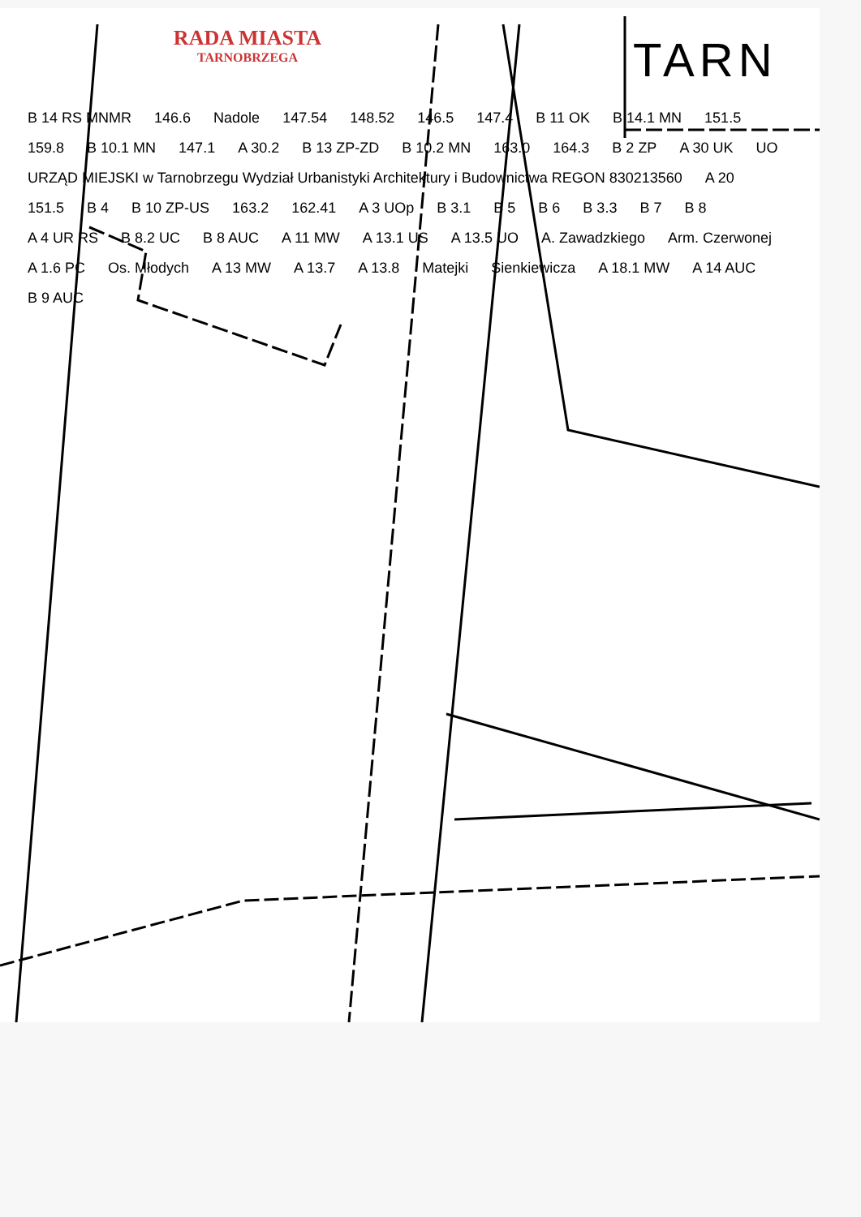RADA MIASTA
TARNOBRZEGA
TARN
B 14 RS MNMR 146.6 Nadole 147.54 148.52 146.5 147.4 B 11 OK B 14.1 MN 151.5 159.8 B 10.1 MN 147.1 A 30.2 B 13 ZP-ZD B 10.2 MN 163.0 164.3 B 2 ZP A 30 UK UO URZĄD MIEJSKI w Tarnobrzegu Wydział Urbanistyki Architektury i Budownictwa REGON 830213560 A 20 151.5 B 4 B 10 ZP-US 163.2 162.41 A 3 UOp B 3.1 B 5 B 6 B 3.3 B 7 B 8 A 4 UR RS B 8.2 UC B 8 AUC A 11 MW A 13.1 US A 13.5 UO A. Zawadzkiego Arm. Czerwonej A 1.6 PC Os. Młodych A 13 MW A 13.7 A 13.8 Matejki Sienkiewicza A 18.1 MW A 14 AUC B 9 AUC